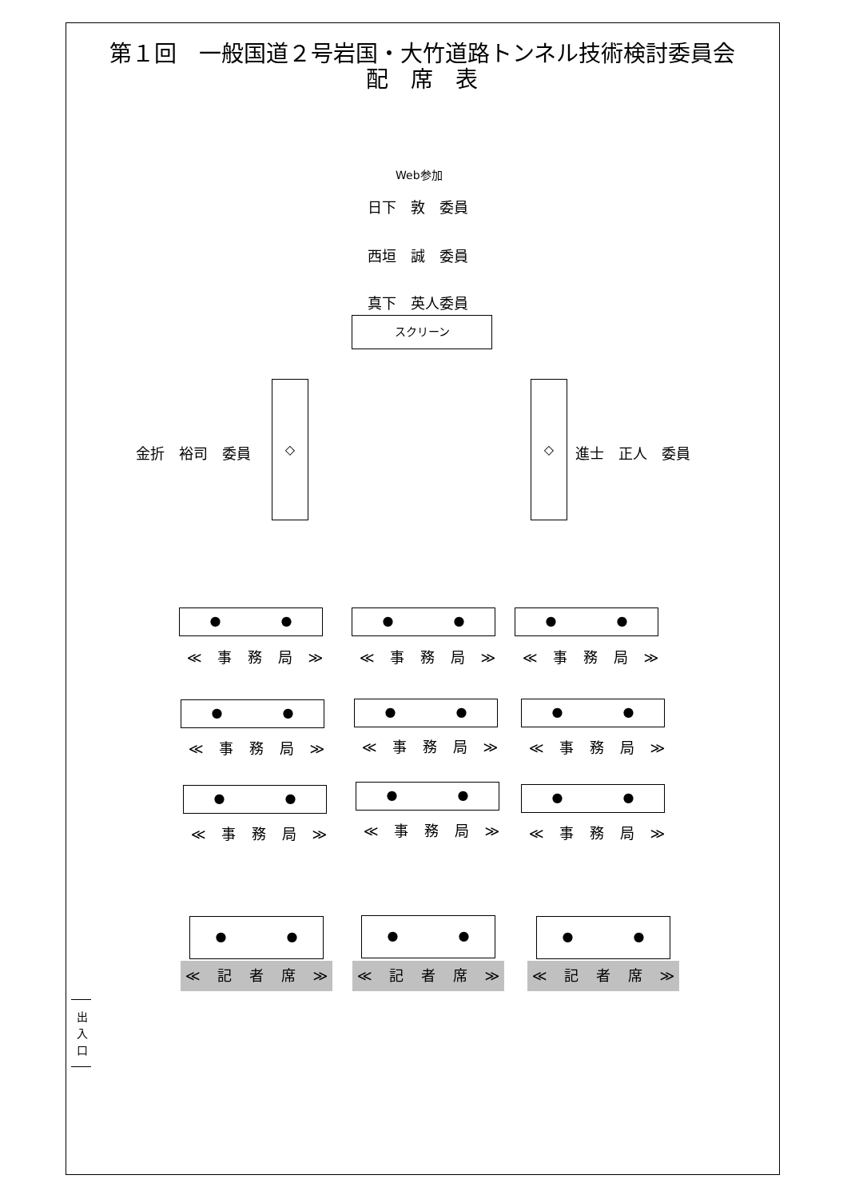第１回　一般国道２号岩国・大竹道路トンネル技術検討委員会
配　席　表
Web参加
日下　敦　委員
西垣　誠　委員
真下　英人委員
スクリーン
金折　裕司　委員
◇ ◇
進士　正人　委員
● ●
≪ 事 務 局 ≫
● ●
≪ 事 務 局 ≫
● ●
≪ 事 務 局 ≫
● ●
≪ 事 務 局 ≫
● ●
≪ 事 務 局 ≫
● ●
≪ 事 務 局 ≫
● ●
≪ 事 務 局 ≫
● ●
≪ 事 務 局 ≫
● ●
≪ 事 務 局 ≫
● ●
≪ 記 者 席 ≫
● ●
≪ 記 者 席 ≫
● ●
≪ 記 者 席 ≫
出
入
口